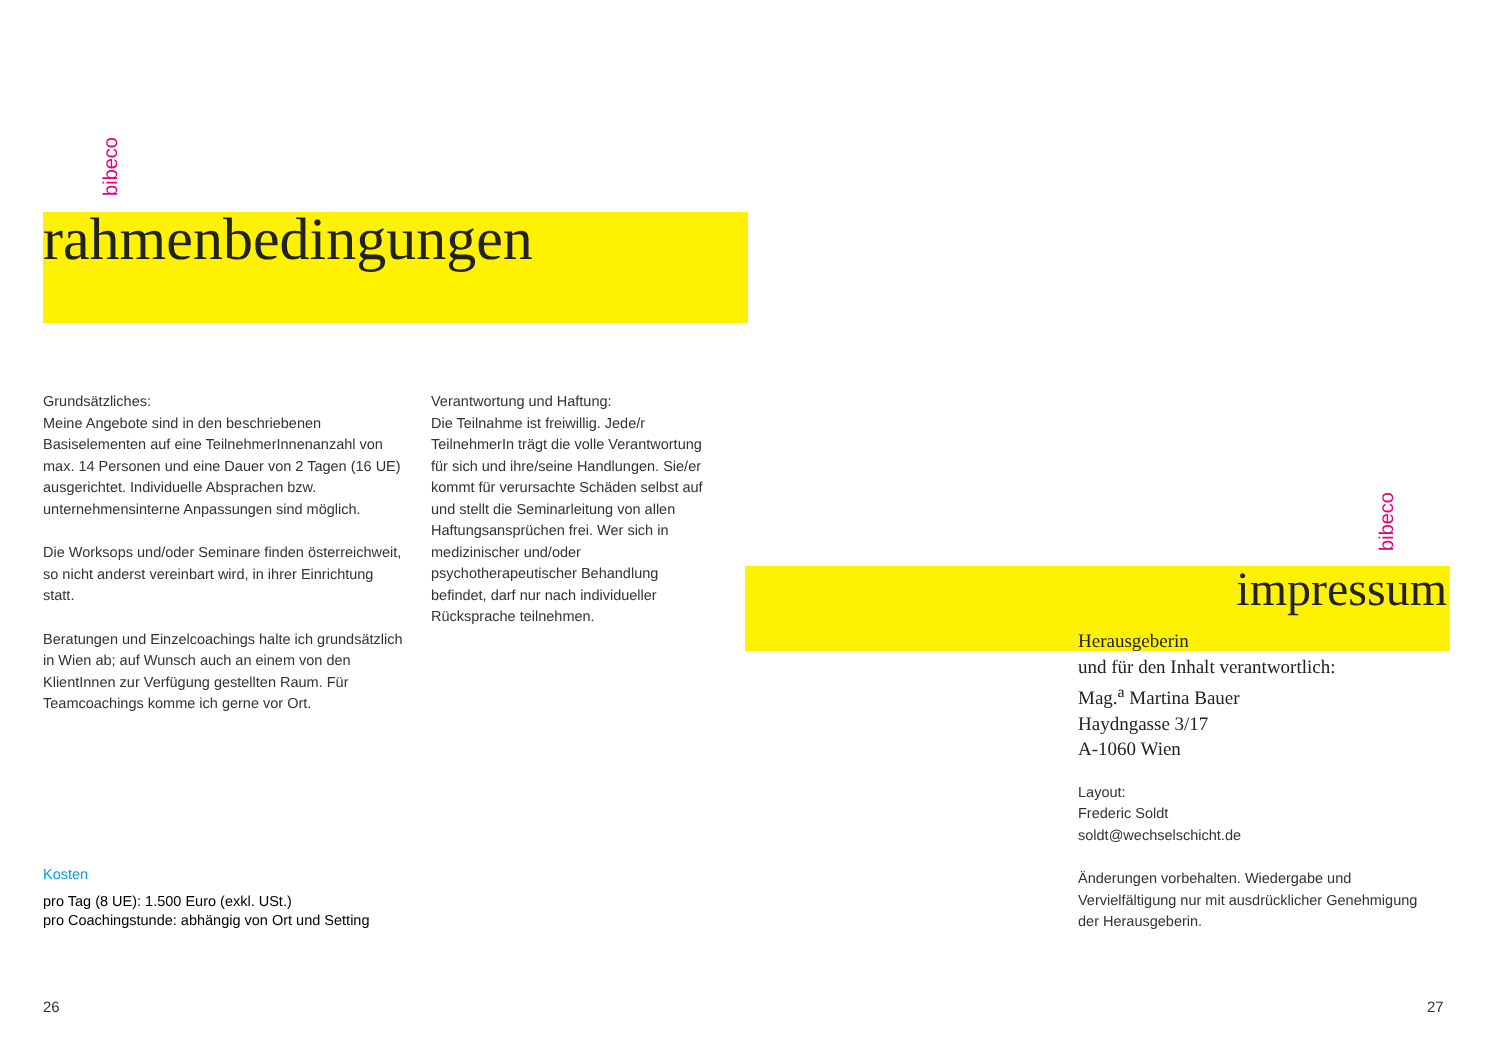bibeco
rahmenbedingungen
Grundsätzliches:
Meine Angebote sind in den beschriebenen Basiselementen auf eine TeilnehmerInnenanzahl von max. 14 Personen und eine Dauer von 2 Tagen (16 UE) ausgerichtet. Individuelle Absprachen bzw. unternehmensinterne Anpassungen sind möglich.
Die Worksops und/oder Seminare finden österreichweit, so nicht anderst vereinbart wird, in ihrer Einrichtung statt.
Beratungen und Einzelcoachings halte ich grundsätzlich in Wien ab; auf Wunsch auch an einem von den KlientInnen zur Verfügung gestellten Raum. Für Teamcoachings komme ich gerne vor Ort.
Verantwortung und Haftung:
Die Teilnahme ist freiwillig. Jede/r TeilnehmerIn trägt die volle Verantwortung für sich und ihre/seine Handlungen. Sie/er kommt für verursachte Schäden selbst auf und stellt die Seminarleitung von allen Haftungsansprüchen frei. Wer sich in medizinischer und/oder psychotherapeutischer Behandlung befindet, darf nur nach individueller Rücksprache teilnehmen.
Kosten
pro Tag (8 UE): 1.500 Euro (exkl. USt.)
pro Coachingstunde: abhängig von Ort und Setting
26
bibeco
impressum
Herausgeberin
und für den Inhalt verantwortlich:
Mag.<sup>a</sup> Martina Bauer
Haydngasse 3/17
A-1060 Wien
Layout:
Frederic Soldt
soldt@wechselschicht.de
Änderungen vorbehalten. Wiedergabe und Vervielfältigung nur mit ausdrücklicher Genehmigung der Herausgeberin.
27